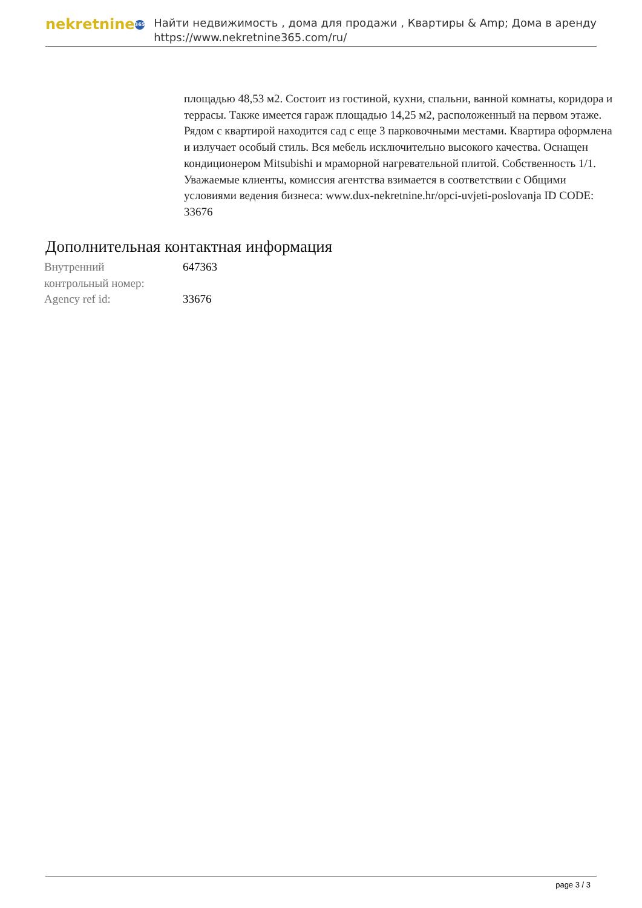nekretnine 365
Найти недвижимость , дома для продажи , Квартиры & Amp; Дома в аренду
https://www.nekretnine365.com/ru/
площадью 48,53 м2. Состоит из гостиной, кухни, спальни, ванной комнаты, коридора и террасы. Также имеется гараж площадью 14,25 м2, расположенный на первом этаже. Рядом с квартирой находится сад с еще 3 парковочными местами. Квартира оформлена и излучает особый стиль. Вся мебель исключительно высокого качества. Оснащен кондиционером Mitsubishi и мраморной нагревательной плитой. Собственность 1/1. Уважаемые клиенты, комиссия агентства взимается в соответствии с Общими условиями ведения бизнеса: www.dux-nekretnine.hr/opci-uvjeti-poslovanja ID CODE: 33676
Дополнительная контактная информация
| Внутренний контрольный номер: | 647363 |
| Agency ref id: | 33676 |
page 3 / 3